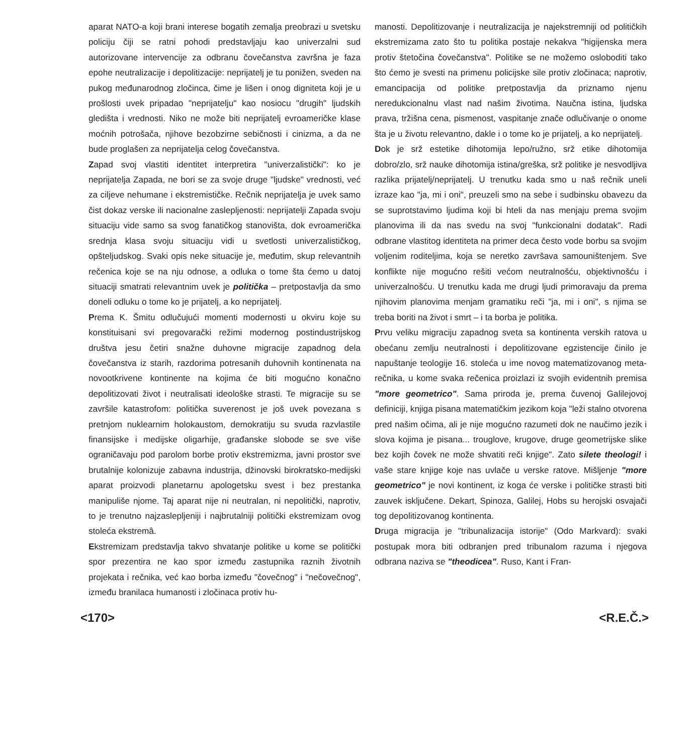aparat NATO-a koji brani interese bogatih zemalja preobrazi u svetsku policiju čiji se ratni pohodi predstavljaju kao univerzalni sud autorizovane intervencije za odbranu čovečanstva završna je faza epohe neutralizacije i depolitizacije: neprijatelj je tu ponižen, sveden na pukog međunarodnog zločinca, čime je lišen i onog digniteta koji je u prošlosti uvek pripadao "neprijatelju" kao nosiocu "drugih" ljudskih gledišta i vrednosti. Niko ne može biti neprijatelj evroameričke klase moćnih potrošača, njihove bezobzirne sebičnosti i cinizma, a da ne bude proglašen za neprijatelja celog čovečanstva.
Zapad svoj vlastiti identitet interpretira "univerzalistički": ko je neprijatelja Zapada, ne bori se za svoje druge "ljudske" vrednosti, već za ciljeve nehumane i ekstremističke. Rečnik neprijatelja je uvek samo čist dokaz verske ili nacionalne zaslepljenosti: neprijatelji Zapada svoju situaciju vide samo sa svog fanatičkog stanovišta, dok evroamerička srednja klasa svoju situaciju vidi u svetlosti univerzalističkog, opšteljudskog. Svaki opis neke situacije je, međutim, skup relevantnih rečenica koje se na nju odnose, a odluka o tome šta ćemo u datoj situaciji smatrati relevantnim uvek je politička – pretpostavlja da smo doneli odluku o tome ko je prijatelj, a ko neprijatelj.
Prema K. Šmitu odlučujući momenti modernosti u okviru koje su konstituisani svi pregovarački režimi modernog postindustrijskog društva jesu četiri snažne duhovne migracije zapadnog dela čovečanstva iz starih, razdorima potresanih duhovnih kontinenata na novootkrivene kontinente na kojima će biti mogućno konačno depolitizovati život i neutralisati ideološke strasti. Te migracije su se završile katastrofom: politička suverenost je još uvek povezana s pretnjom nuklearnim holokaustom, demokratiju su svuda razvlastile finansijske i medijske oligarhije, građanske slobode se sve više ograničavaju pod parolom borbe protiv ekstremizma, javni prostor sve brutalnije kolonizuje zabavna industrija, džinovski birokratsko-medijski aparat proizvodi planetarnu apologetsku svest i bez prestanka manipuliše njome. Taj aparat nije ni neutralan, ni nepolitički, naprotiv, to je trenutno najzaslepljeniji i najbrutalniji politički ekstremizam ovog stoleća ekstremâ.
Ekstremizam predstavlja takvo shvatanje politike u kome se politički spor prezentira ne kao spor između zastupnika raznih životnih projekata i rečnika, već kao borba između "čovečnog" i "nečovečnog", između branilaca humanosti i zločinaca protiv hu-
manosti. Depolitizovanje i neutralizacija je najekstremniji od političkih ekstremizama zato što tu politika postaje nekakva "higijenska mera protiv štetočina čovečanstva". Politike se ne možemo osloboditi tako što ćemo je svesti na primenu policijske sile protiv zločinaca; naprotiv, emancipacija od politike pretpostavlja da priznamo njenu neredukcionalnu vlast nad našim životima. Naučna istina, ljudska prava, tržišna cena, pismenost, vaspitanje znače odlučivanje o onome šta je u životu relevantno, dakle i o tome ko je prijatelj, a ko neprijatelj.
Dok je srž estetike dihotomija lepo/ružno, srž etike dihotomija dobro/zlo, srž nauke dihotomija istina/greška, srž politike je nesvodljiva razlika prijatelj/neprijatelj. U trenutku kada smo u naš rečnik uneli izraze kao "ja, mi i oni", preuzeli smo na sebe i sudbinsku obavezu da se suprotstavimo ljudima koji bi hteli da nas menjaju prema svojim planovima ili da nas svedu na svoj "funkcionalni dodatak". Radi odbrane vlastitog identiteta na primer deca često vode borbu sa svojim voljenim roditeljima, koja se neretko završava samouništenjem. Sve konflikte nije mogućno rešiti većom neutralnošću, objektivnošću i univerzalnošću. U trenutku kada me drugi ljudi primoravaju da prema njihovim planovima menjam gramatiku reči "ja, mi i oni", s njima se treba boriti na život i smrt – i ta borba je politika.
Prvu veliku migraciju zapadnog sveta sa kontinenta verskih ratova u obećanu zemlju neutralnosti i depolitizovane egzistencije činilo je napuštanje teologije 16. stoleća u ime novog matematizovanog meta-rečnika, u kome svaka rečenica proizlazi iz svojih evidentnih premisa "more geometrico". Sama priroda je, prema čuvenoj Galilejovoj definiciji, knjiga pisana matematičkim jezikom koja "leži stalno otvorena pred našim očima, ali je nije mogućno razumeti dok ne naučimo jezik i slova kojima je pisana... trouglove, krugove, druge geometrijske slike bez kojih čovek ne može shvatiti reči knjige". Zato silete theologi! i vaše stare knjige koje nas uvlače u verske ratove. Mišljenje "more geometrico" je novi kontinent, iz koga će verske i političke strasti biti zauvek isključene. Dekart, Spinoza, Galilej, Hobs su herojski osvajači tog depolitizovanog kontinenta.
Druga migracija je "tribunalizacija istorije" (Odo Markvard): svaki postupak mora biti odbranjen pred tribunalom razuma i njegova odbrana naziva se "theodicea". Ruso, Kant i Fran-
<170> <R.E.Č.>